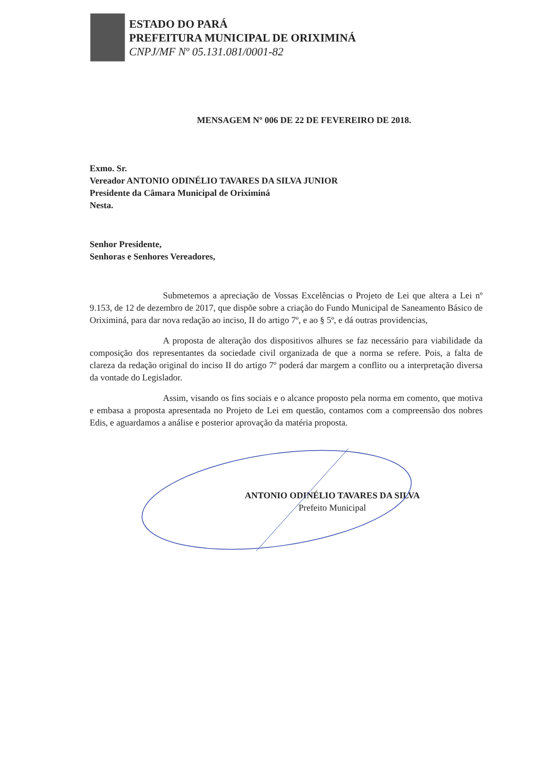ESTADO DO PARÁ
PREFEITURA MUNICIPAL DE ORIXIMINÁ
CNPJ/MF Nº 05.131.081/0001-82
MENSAGEM Nº 006 DE 22 DE FEVEREIRO DE 2018.
Exmo. Sr.
Vereador ANTONIO ODINÉLIO TAVARES DA SILVA JUNIOR
Presidente da Câmara Municipal de Oriximiná
Nesta.
Senhor Presidente,
Senhoras e Senhores Vereadores,
Submetemos a apreciação de Vossas Excelências o Projeto de Lei que altera a Lei nº 9.153, de 12 de dezembro de 2017, que dispõe sobre a criação do Fundo Municipal de Saneamento Básico de Oriximiná, para dar nova redação ao inciso, II do artigo 7º, e ao § 5º, e dá outras providencias,
A proposta de alteração dos dispositivos alhures se faz necessário para viabilidade da composição dos representantes da sociedade civil organizada de que a norma se refere. Pois, a falta de clareza da redação original do inciso II do artigo 7º poderá dar margem a conflito ou a interpretação diversa da vontade do Legislador.
Assim, visando os fins sociais e o alcance proposto pela norma em comento, que motiva e embasa a proposta apresentada no Projeto de Lei em questão, contamos com a compreensão dos nobres Edis, e aguardamos a análise e posterior aprovação da matéria proposta.
ANTONIO ODINÉLIO TAVARES DA SILVA
Prefeito Municipal